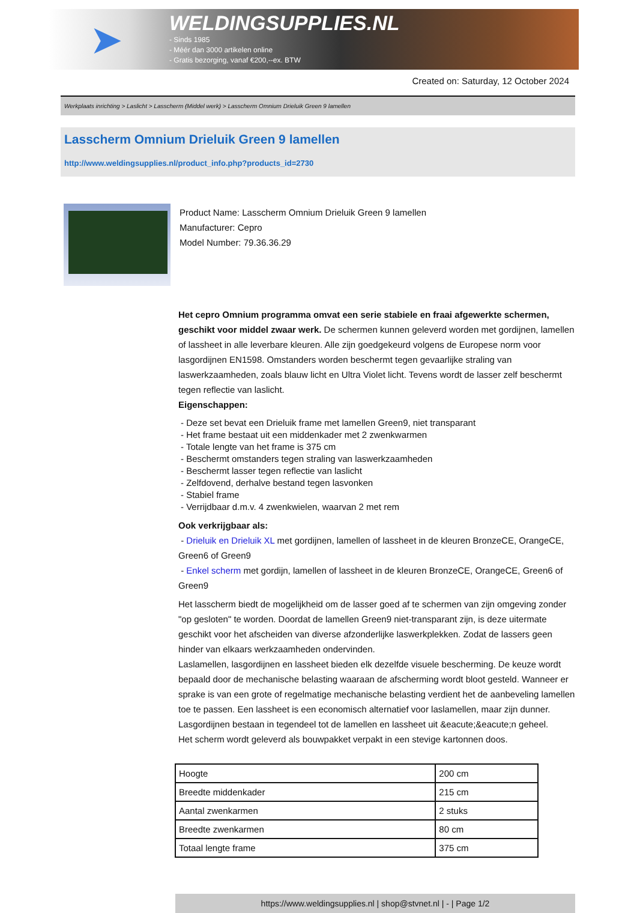➤
WELDINGSUPPLIES.NL
- Sinds 1985
- Méér dan 3000 artikelen online
- Gratis bezorging, vanaf €200,--ex. BTW
Created on: Saturday, 12 October 2024
Werkplaats inrichting > Laslicht > Lasscherm (Middel werk) > Lasscherm Omnium Drieluik Green 9 lamellen
Lasscherm Omnium Drieluik Green 9 lamellen
http://www.weldingsupplies.nl/product_info.php?products_id=2730
Product Name: Lasscherm Omnium Drieluik Green 9 lamellen
Manufacturer: Cepro
Model Number: 79.36.36.29
Het cepro Omnium programma omvat een serie stabiele en fraai afgewerkte schermen, geschikt voor middel zwaar werk. De schermen kunnen geleverd worden met gordijnen, lamellen of lassheet in alle leverbare kleuren. Alle zijn goedgekeurd volgens de Europese norm voor lasgordijnen EN1598. Omstanders worden beschermt tegen gevaarlijke straling van laswerkzaamheden, zoals blauw licht en Ultra Violet licht. Tevens wordt de lasser zelf beschermt tegen reflectie van laslicht.
Eigenschappen:
- Deze set bevat een Drieluik frame met lamellen Green9, niet transparant
- Het frame bestaat uit een middenkader met 2 zwenkwarmen
- Totale lengte van het frame is 375 cm
- Beschermt omstanders tegen straling van laswerkzaamheden
- Beschermt lasser tegen reflectie van laslicht
- Zelfdovend, derhalve bestand tegen lasvonken
- Stabiel frame
- Verrijdbaar d.m.v. 4 zwenkwielen, waarvan 2 met rem
Ook verkrijgbaar als:
- Drieluik en Drieluik XL met gordijnen, lamellen of lassheet in de kleuren BronzeCE, OrangeCE, Green6 of Green9
- Enkel scherm met gordijn, lamellen of lassheet in de kleuren BronzeCE, OrangeCE, Green6 of Green9
Het lasscherm biedt de mogelijkheid om de lasser goed af te schermen van zijn omgeving zonder "op gesloten" te worden. Doordat de lamellen Green9 niet-transparant zijn, is deze uitermate geschikt voor het afscheiden van diverse afzonderlijke laswerkplekken. Zodat de lassers geen hinder van elkaars werkzaamheden ondervinden.
Laslamellen, lasgordijnen en lassheet bieden elk dezelfde visuele bescherming. De keuze wordt bepaald door de mechanische belasting waaraan de afscherming wordt bloot gesteld. Wanneer er sprake is van een grote of regelmatige mechanische belasting verdient het de aanbeveling lamellen toe te passen. Een lassheet is een economisch alternatief voor laslamellen, maar zijn dunner. Lasgordijnen bestaan in tegendeel tot de lamellen en lassheet uit &eacute;&eacute;n geheel.
Het scherm wordt geleverd als bouwpakket verpakt in een stevige kartonnen doos.
| Hoogte | 200 cm |
| Breedte middenkader | 215 cm |
| Aantal zwenkarmen | 2 stuks |
| Breedte zwenkarmen | 80 cm |
| Totaal lengte frame | 375 cm |
https://www.weldingsupplies.nl | shop@stvnet.nl | - | Page 1/2